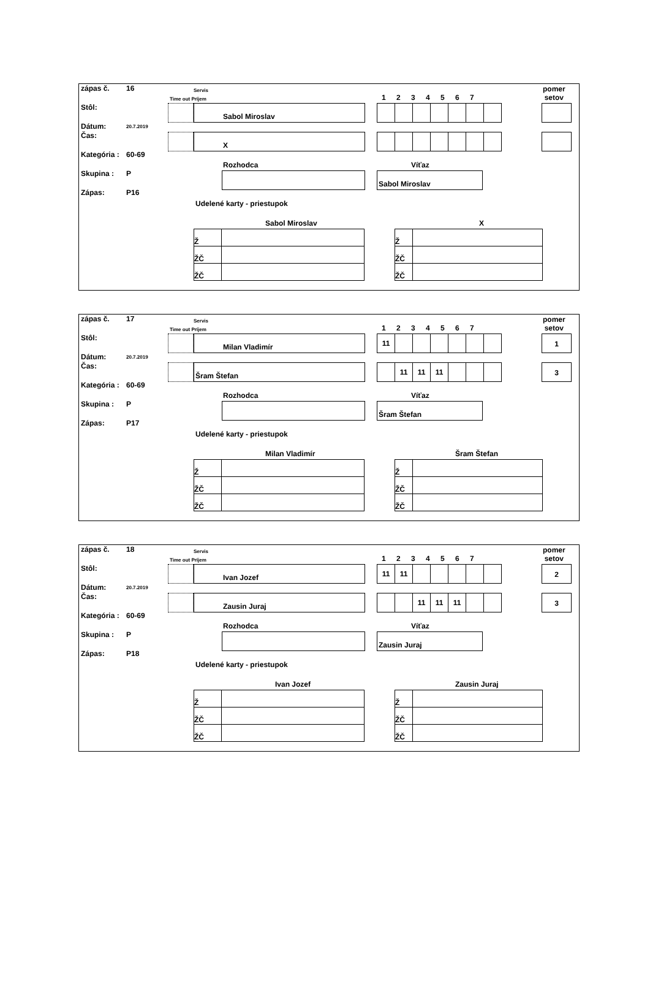zápas č. 16
Stôl:
Dátum: 20.7.2019
Čas:
Kategória : 60-69
Skupina : P
Zápas: P16
Servis
Time out Príjem 1 2 3 4 5 6 7
pomer
setov
Sabol Miroslav
X
Rozhodca Víťaz
Sabol Miroslav
Udelené karty - priestupok
Sabol Miroslav X
| Ž | |
| ŽČ | |
| ŽČ | |
| Ž | |
| ŽČ | |
| ŽČ | |
zápas č. 17
Stôl:
Dátum: 20.7.2019
Čas:
Kategória : 60-69
Skupina : P
Zápas: P17
Servis
Time out Príjem 1 2 3 4 5 6 7
pomer
setov
Milan Vladimír
| 11 | | | | | | |
1
Šram Štefan
| | 11 | 11 | 11 | | | |
3
Rozhodca Víťaz
Šram Štefan
Udelené karty - priestupok
Milan Vladimír Šram Štefan
| Ž | |
| ŽČ | |
| ŽČ | |
| Ž | |
| ŽČ | |
| ŽČ | |
zápas č. 18
Stôl:
Dátum: 20.7.2019
Čas:
Kategória : 60-69
Skupina : P
Zápas: P18
Servis
Time out Príjem 1 2 3 4 5 6 7
pomer
setov
Ivan Jozef
| 11 | 11 | | | | | |
2
Zausin Juraj
| | | 11 | 11 | 11 | | |
3
Rozhodca Víťaz
Zausin Juraj
Udelené karty - priestupok
Ivan Jozef Zausin Juraj
| Ž | |
| ŽČ | |
| ŽČ | |
| Ž | |
| ŽČ | |
| ŽČ | |